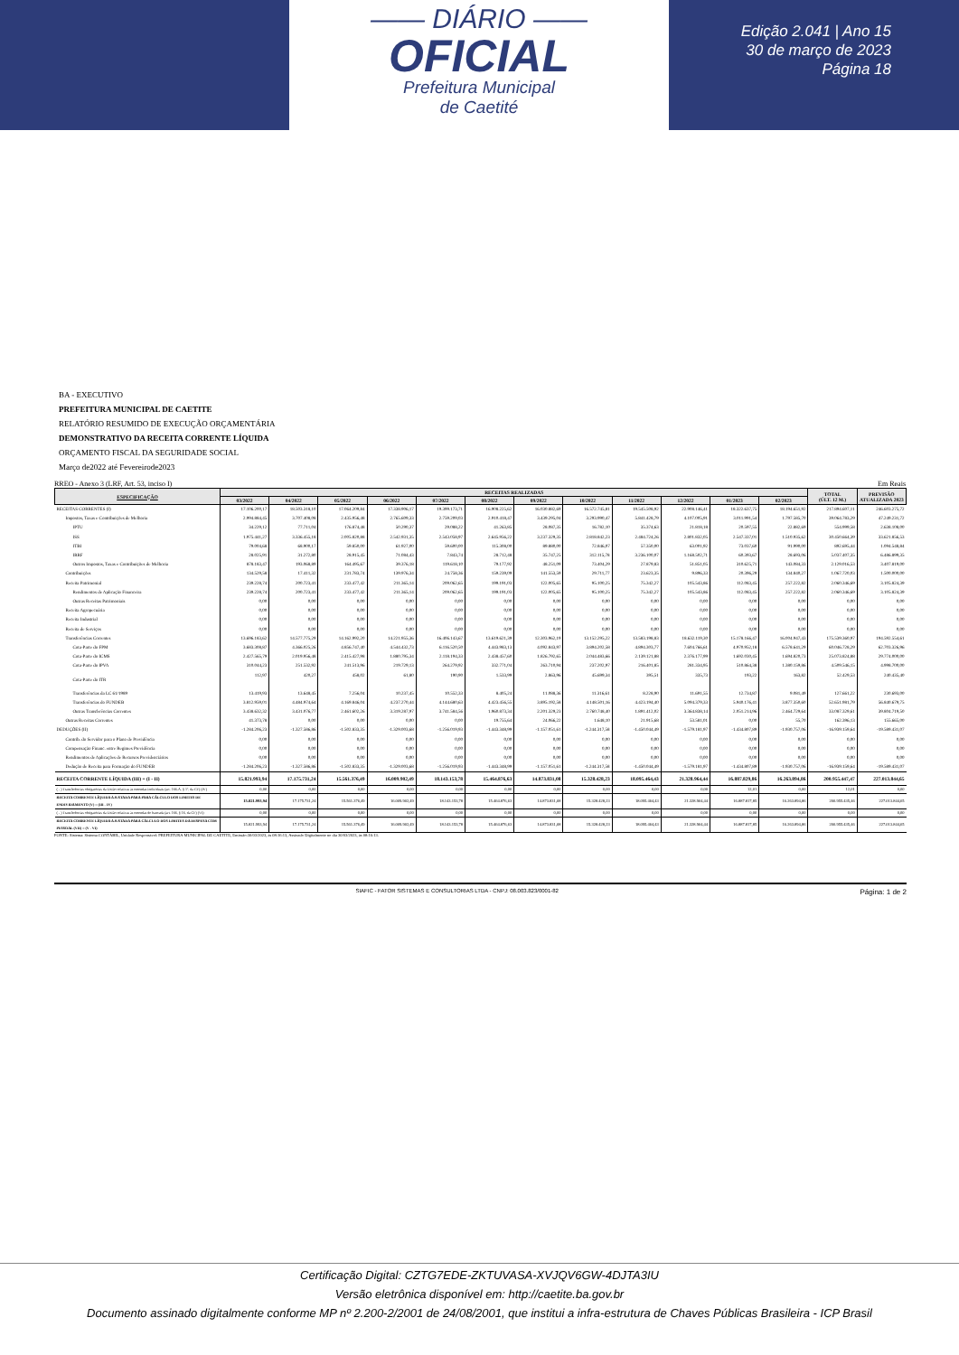—— DIÁRIO ——
OFICIAL
Prefeitura Municipal
de Caetité
Edição 2.041 | Ano 15
30 de março de 2023
Página 18
BA - EXECUTIVO
PREFEITURA MUNICIPAL DE CAETITE
RELATÓRIO RESUMIDO DE EXECUÇÃO ORÇAMENTÁRIA
DEMONSTRATIVO DA RECEITA CORRENTE LÍQUIDA
ORÇAMENTO FISCAL DA SEGURIDADE SOCIAL
Março de2022 até Fevereirode2023
RREO - Anexo 3 (LRF, Art. 53, inciso I) Em Reais
| ESPECIFICAÇÃO | RECEITAS REALIZADAS | | | | | | | | | | | | TOTAL (ÚLT. 12 M.) | PREVISÃO ATUALIZADA 2023 |
| --- | --- | --- | --- | --- | --- | --- | --- | --- | --- | --- | --- | --- | --- | --- |
| | 03/2022 | 04/2022 | 05/2022 | 06/2022 | 07/2022 | 08/2022 | 09/2022 | 10/2022 | 11/2022 | 12/2022 | 01/2023 | 02/2023 | | |
| RECEITAS CORRENTES (I) | 17.106.200,17 | 18.503.318,10 | 17.064.209,84 | 17.338.906,17 | 19.399.173,71 | 16.908.225,62 | 16.030.882,69 | 16.572.745,81 | 19.545.508,92 | 22.908.146,41 | 18.322.637,75 | 18.194.651,92 | 217.894.607,11 | 246.603.275,72 |
| Impostos, Taxas e Contribuições de Melhoria | 2.994.884,45 | 3.707.408,08 | 2.435.956,48 | 2.765.609,33 | 2.759.209,03 | 2.910.418,47 | 3.439.295,04 | 3.293.990,47 | 5.841.428,79 | 4.107.005,91 | 3.011.991,54 | 1.797.585,70 | 39.064.783,29 | 47.249.231,72 |
| IPTU | 34.229,12 | 77.711,04 | 176.874,48 | 50.290,37 | 29.088,22 | 41.263,85 | 28.087,35 | 16.782,10 | 35.374,63 | 21.818,18 | 20.597,55 | 22.882,69 | 554.999,58 | 2.638.108,00 |
| ISS | 1.975.441,27 | 3.336.455,18 | 2.005.820,88 | 2.542.931,35 | 2.543.058,97 | 2.645.956,22 | 3.237.329,35 | 2.818.842,23 | 2.484.724,26 | 2.801.832,05 | 2.547.337,01 | 1.510.935,62 | 30.450.664,39 | 33.621.856,53 |
| ITBI | 79.004,68 | 68.900,17 | 59.850,00 | 61.927,00 | 59.600,00 | 115.308,00 | 89.880,00 | 72.846,07 | 57.350,00 | 63.001,92 | 73.037,60 | 91.990,00 | 892.695,44 | 1.094.548,84 |
| IRRF | 28.025,91 | 31.272,80 | 28.915,45 | 71.084,43 | 7.843,74 | 28.712,48 | 35.747,25 | 312.115,78 | 3.236.100,07 | 1.168.502,71 | 60.393,67 | 28.693,06 | 5.037.407,35 | 6.486.899,35 |
| Outros Impostos, Taxas e Contribuições de Melhoria | 878.183,47 | 193.068,89 | 164.495,67 | 39.376,18 | 119.618,10 | 79.177,92 | 48.251,09 | 73.404,29 | 27.879,83 | 51.851,05 | 310.625,71 | 143.084,33 | 2.129.016,53 | 3.407.819,00 |
| Contribuições | 134.529,58 | 17.411,32 | 231.783,74 | 139.976,34 | 24.758,36 | 159.239,09 | 141.553,59 | 29.711,77 | 23.623,35 | 9.896,33 | 20.396,29 | 134.840,27 | 1.067.720,03 | 1.500.000,00 |
| Receita Patrimonial | 239.228,74 | 200.723,41 | 233.477,42 | 211.365,14 | 209.062,65 | 199.191,03 | 122.005,65 | 95.100,25 | 75.342,27 | 105.543,86 | 112.083,45 | 257.222,82 | 2.060.346,69 | 3.105.824,39 |
| Rendimentos de Aplicação Financeira | 239.228,74 | 200.723,41 | 233.477,42 | 211.365,14 | 209.062,65 | 199.191,03 | 122.005,65 | 95.100,25 | 75.342,27 | 105.543,86 | 112.083,45 | 257.222,82 | 2.060.346,69 | 3.105.824,39 |
| Outras Receitas Patrimoniais | 0,00 | 0,00 | 0,00 | 0,00 | 0,00 | 0,00 | 0,00 | 0,00 | 0,00 | 0,00 | 0,00 | 0,00 | 0,00 | 0,00 |
| Receita Agropecuária | 0,00 | 0,00 | 0,00 | 0,00 | 0,00 | 0,00 | 0,00 | 0,00 | 0,00 | 0,00 | 0,00 | 0,00 | 0,00 | 0,00 |
| Receita Industrial | 0,00 | 0,00 | 0,00 | 0,00 | 0,00 | 0,00 | 0,00 | 0,00 | 0,00 | 0,00 | 0,00 | 0,00 | 0,00 | 0,00 |
| Receita de Serviços | 0,00 | 0,00 | 0,00 | 0,00 | 0,00 | 0,00 | 0,00 | 0,00 | 0,00 | 0,00 | 0,00 | 0,00 | 0,00 | 0,00 |
| Transferências Correntes | 13.696.183,62 | 14.577.775,29 | 14.162.992,20 | 14.221.955,36 | 16.406.143,67 | 13.619.621,39 | 12.303.962,19 | 13.152.295,22 | 13.583.198,83 | 18.632.119,30 | 15.178.166,47 | 16.004.947,43 | 175.539.360,97 | 194.592.554,61 |
| Cota-Parte do FPM | 3.683.308,87 | 4.366.025,26 | 4.856.747,40 | 4.544.432,73 | 6.116.520,50 | 4.443.983,13 | 4.092.843,97 | 3.894.202,58 | 4.894.303,77 | 7.604.766,61 | 4.970.952,18 | 6.578.641,29 | 60.046.728,29 | 62.703.326,96 |
| Cota-Parte do ICMS | 2.427.565,79 | 2.019.956,48 | 2.415.427,98 | 1.880.795,34 | 2.118.194,33 | 2.438.457,60 | 1.826.792,65 | 2.044.483,66 | 2.139.121,88 | 2.376.177,99 | 1.692.030,45 | 1.694.820,73 | 25.073.824,88 | 29.774.000,00 |
| Cota-Parte do IPVA | 310.044,23 | 251.532,92 | 241.513,96 | 219.729,13 | 264.279,92 | 332.771,04 | 263.710,94 | 237.202,97 | 216.401,85 | 281.334,95 | 510.864,38 | 1.380.159,86 | 4.509.546,15 | 4.998.700,00 |
| Cota-Parte do ITR | 112,97 | 420,27 | 458,02 | 61,80 | 190,90 | 1.533,99 | 2.863,96 | 45.699,34 | 395,51 | 335,73 | 193,22 | 163,82 | 52.429,53 | 240.435,40 |
| Transferências da LC 61/1989 | 13.419,93 | 13.648,45 | 7.256,04 | 10.237,45 | 10.552,33 | 8.405,24 | 11.088,36 | 11.316,61 | 8.228,90 | 11.691,55 | 12.734,87 | 9.081,49 | 127.661,22 | 230.693,00 |
| Transferências do FUNDEB | 3.812.959,01 | 4.484.974,64 | 4.169.846,04 | 4.237.270,44 | 4.144.680,63 | 4.423.456,55 | 3.895.192,58 | 4.148.501,16 | 4.423.194,40 | 5.094.379,33 | 5.940.176,41 | 3.877.350,60 | 52.651.981,79 | 56.840.679,75 |
| Outras Transferências Correntes | 3.438.632,32 | 3.431.076,77 | 2.461.602,26 | 3.319.287,97 | 3.741.584,56 | 1.960.873,34 | 2.201.329,23 | 2.760.748,40 | 1.891.412,02 | 3.364.838,14 | 2.051.214,96 | 2.464.729,64 | 33.087.329,61 | 39.804.719,50 |
| Outras Receitas Correntes | 41.373,78 | 0,00 | 0,00 | 0,00 | 0,00 | 19.755,64 | 24.066,22 | 1.648,10 | 21.915,68 | 53.581,01 | 0,00 | 55,70 | 162.396,13 | 155.665,00 |
| DEDUÇÕES (II) | -1.284.206,23 | -1.327.586,86 | -1.502.833,35 | -1.329.003,68 | -1.256.019,93 | -1.443.348,99 | -1.157.051,61 | -1.244.317,58 | -1.450.044,49 | -1.579.181,97 | -1.434.807,89 | -1.930.757,06 | -16.939.159,64 | -19.589.431,07 |
| Contrib. do Servidor para o Plano de Previdência | 0,00 | 0,00 | 0,00 | 0,00 | 0,00 | 0,00 | 0,00 | 0,00 | 0,00 | 0,00 | 0,00 | 0,00 | 0,00 | 0,00 |
| Compensação Financ. entre Regimes Previdência | 0,00 | 0,00 | 0,00 | 0,00 | 0,00 | 0,00 | 0,00 | 0,00 | 0,00 | 0,00 | 0,00 | 0,00 | 0,00 | 0,00 |
| Rendimentos de Aplicações de Recursos Previdenciários | 0,00 | 0,00 | 0,00 | 0,00 | 0,00 | 0,00 | 0,00 | 0,00 | 0,00 | 0,00 | 0,00 | 0,00 | 0,00 | 0,00 |
| Dedução de Receita para Formação do FUNDEB | -1.284.206,23 | -1.327.586,86 | -1.502.833,35 | -1.329.003,68 | -1.256.019,93 | -1.443.348,99 | -1.157.051,61 | -1.244.317,58 | -1.450.044,49 | -1.579.181,97 | -1.434.807,89 | -1.930.757,06 | -16.939.159,64 | -19.589.431,07 |
| RECEITA CORRENTE LÍQUIDA (III) = (I - II) | 15.821.993,94 | 17.175.731,24 | 15.561.376,49 | 16.009.902,49 | 18.143.153,78 | 15.464.876,63 | 14.873.831,08 | 15.328.428,23 | 18.095.464,43 | 21.328.964,44 | 16.887.829,86 | 16.263.894,86 | 200.955.447,47 | 227.013.844,65 |
| ( - ) Transferências obrigatórias da União relativas às emendas individuais (art. 166-A, § 1º, da CF) (IV) | 0,00 | 0,00 | 0,00 | 0,00 | 0,00 | 0,00 | 0,00 | 0,00 | 0,00 | 0,00 | 12,01 | 0,00 | 12,01 | 0,00 |
| RECEITA CORRENTE LÍQUIDA AJUSTADA PARA PARA CÁLCULO DOS LIMITES DE ENDIVIDAMENTO (V) = (III - IV) | 15.821.993,94 | 17.175.731,24 | 15.561.376,49 | 16.009.902,49 | 18.143.153,78 | 15.464.876,63 | 14.873.831,08 | 15.328.428,23 | 18.095.464,43 | 21.328.964,44 | 16.887.817,85 | 16.263.894,86 | 200.955.435,46 | 227.013.844,65 |
| ( - ) Transferências obrigatórias da União relativas às emendas de bancada (art. 166, § 16, da CF) (VI) | 0,00 | 0,00 | 0,00 | 0,00 | 0,00 | 0,00 | 0,00 | 0,00 | 0,00 | 0,00 | 0,00 | 0,00 | 0,00 | 0,00 |
| RECEITA CORRENTE LÍQUIDA AJUSTADA PARA CÁLCULO DOS LIMITES DA DESPESA COM PESSOAL (VII) = (V - VI) | 15.821.993,94 | 17.175.731,24 | 15.561.376,49 | 16.009.902,49 | 18.143.153,78 | 15.464.876,63 | 14.873.831,08 | 15.328.428,23 | 18.095.464,43 | 21.328.964,44 | 16.887.817,85 | 16.263.894,86 | 200.955.435,46 | 227.013.844,65 |
FONTE: Sistema: Sistema CONTÁBIL, Unidade Responsável: PREFEITURA MUNICIPAL DE CAETITE, Emissão:30/03/2023, às 08:16:13, Assinado Digitalmente no dia 30/03/2023, às 08:16:13.
SIAFIC - FATOR SISTEMAS E CONSULTORIAS LTDA - CNPJ: 08.003.823/0001-82 Página: 1 de 2
Certificação Digital: CZTG7EDE-ZKTUVASA-XVJQV6GW-4DJTA3IU
Versão eletrônica disponível em: http://caetite.ba.gov.br
Documento assinado digitalmente conforme MP nº 2.200-2/2001 de 24/08/2001, que institui a infra-estrutura de Chaves Públicas Brasileira - ICP Brasil